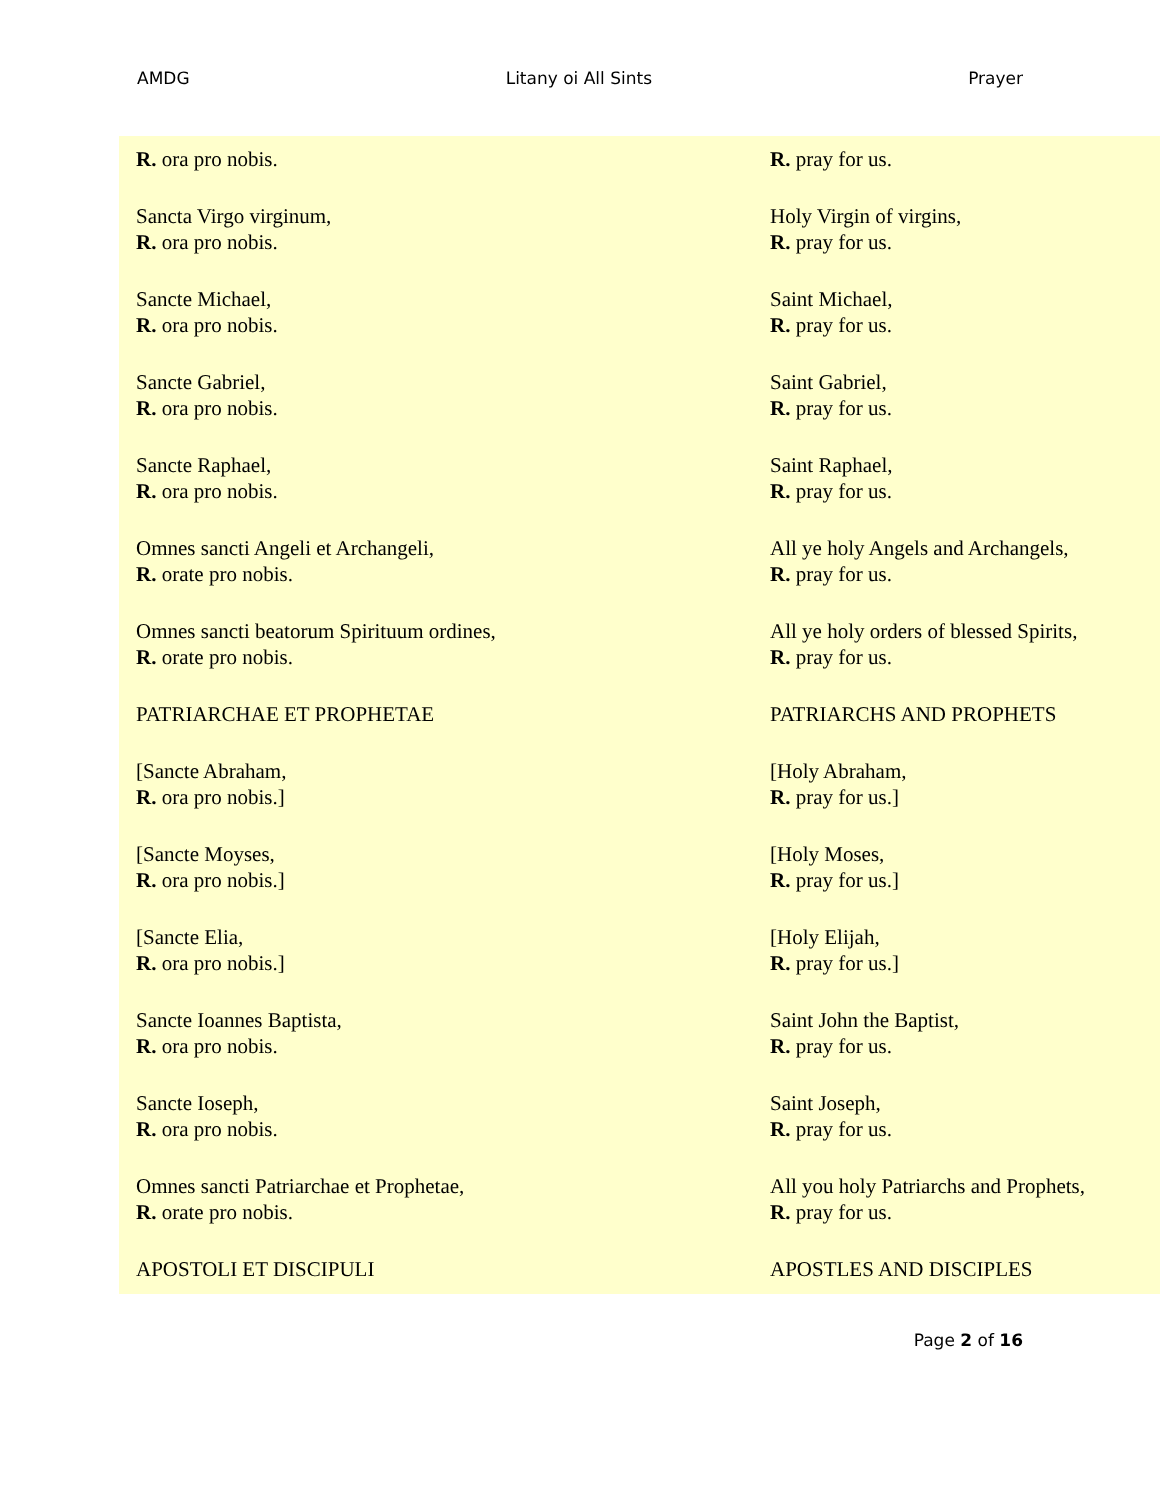AMDG Litany oi All Sints Prayer
| R. ora pro nobis. | R. pray for us. |
| Sancta Virgo virginum, R. ora pro nobis. | Holy Virgin of virgins, R. pray for us. |
| Sancte Michael, R. ora pro nobis. | Saint Michael, R. pray for us. |
| Sancte Gabriel, R. ora pro nobis. | Saint Gabriel, R. pray for us. |
| Sancte Raphael, R. ora pro nobis. | Saint Raphael, R. pray for us. |
| Omnes sancti Angeli et Archangeli, R. orate pro nobis. | All ye holy Angels and Archangels, R. pray for us. |
| Omnes sancti beatorum Spirituum ordines, R. orate pro nobis. | All ye holy orders of blessed Spirits, R. pray for us. |
| PATRIARCHAE ET PROPHETAE | PATRIARCHS AND PROPHETS |
| [Sancte Abraham, R. ora pro nobis.] | [Holy Abraham, R. pray for us.] |
| [Sancte Moyses, R. ora pro nobis.] | [Holy Moses, R. pray for us.] |
| [Sancte Elia, R. ora pro nobis.] | [Holy Elijah, R. pray for us.] |
| Sancte Ioannes Baptista, R. ora pro nobis. | Saint John the Baptist, R. pray for us. |
| Sancte Ioseph, R. ora pro nobis. | Saint Joseph, R. pray for us. |
| Omnes sancti Patriarchae et Prophetae, R. orate pro nobis. | All you holy Patriarchs and Prophets, R. pray for us. |
| APOSTOLI ET DISCIPULI | APOSTLES AND DISCIPLES |
Page 2 of 16